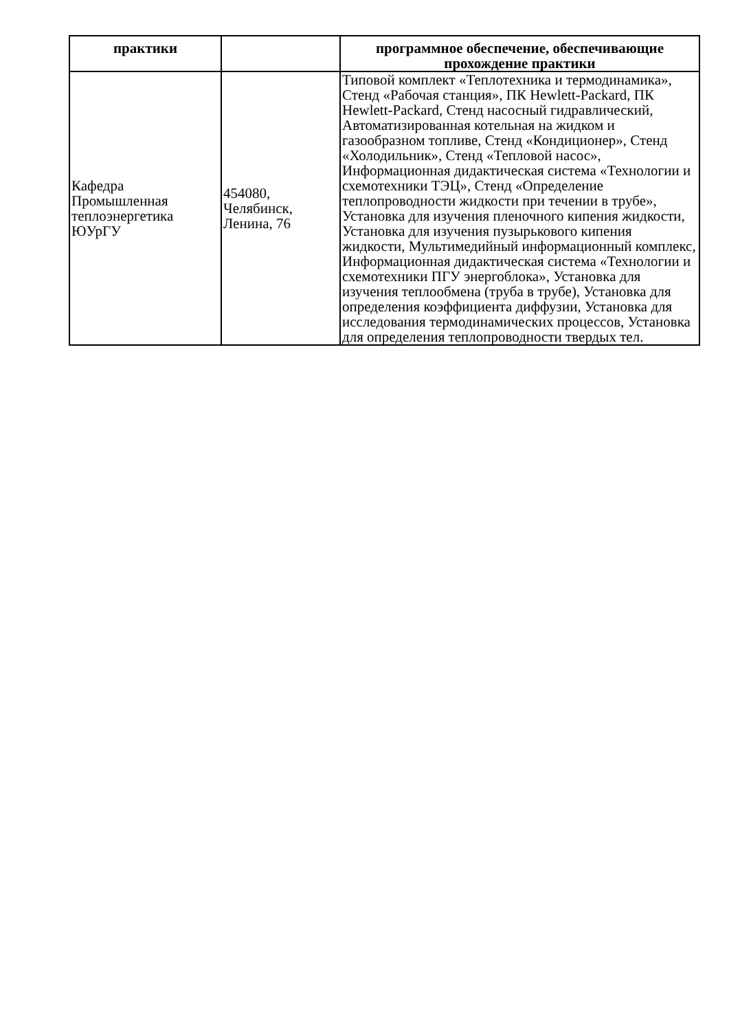| практики | | программное обеспечение, обеспечивающие прохождение практики |
| --- | --- | --- |
| Кафедра Промышленная теплоэнергетика ЮУрГУ | 454080, Челябинск, Ленина, 76 | Типовой комплект «Теплотехника и термодинамика», Стенд «Рабочая станция», ПК Hewlett-Packard, ПК Hewlett-Packard, Стенд насосный гидравлический, Автоматизированная котельная на жидком и газообразном топливе, Стенд «Кондиционер», Стенд «Холодильник», Стенд «Тепловой насос», Информационная дидактическая система «Технологии и схемотехники ТЭЦ», Стенд «Определение теплопроводности жидкости при течении в трубе», Установка для изучения пленочного кипения жидкости, Установка для изучения пузырькового кипения жидкости, Мультимедийный информационный комплекс, Информационная дидактическая система «Технологии и схемотехники ПГУ энергоблока», Установка для изучения теплообмена (труба в трубе), Установка для определения коэффициента диффузии, Установка для исследования термодинамических процессов, Установка для определения теплопроводности твердых тел. |